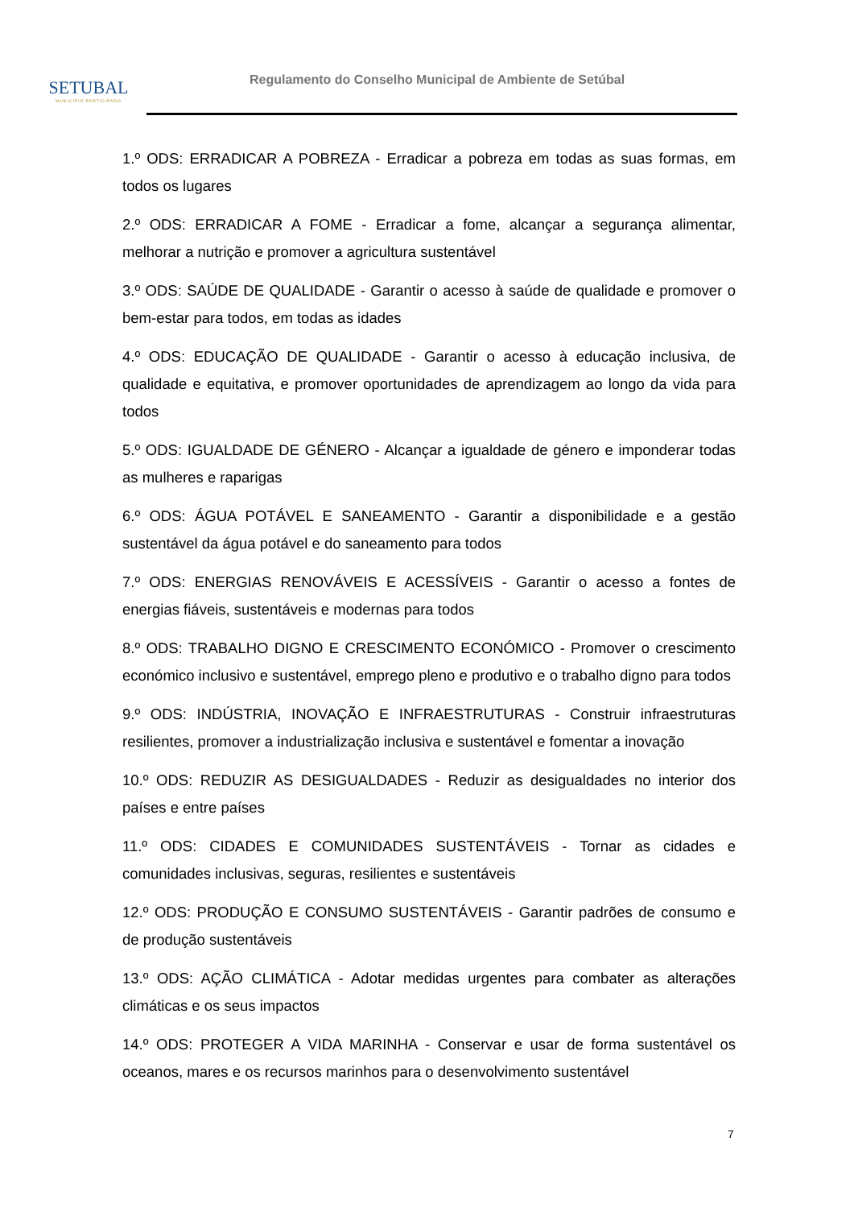SETUBAL
MUNICÍPIO PARTICIPADO
Regulamento do Conselho Municipal de Ambiente de Setúbal
1.º ODS: ERRADICAR A POBREZA - Erradicar a pobreza em todas as suas formas, em todos os lugares
2.º ODS: ERRADICAR A FOME - Erradicar a fome, alcançar a segurança alimentar, melhorar a nutrição e promover a agricultura sustentável
3.º ODS: SAÚDE DE QUALIDADE - Garantir o acesso à saúde de qualidade e promover o bem-estar para todos, em todas as idades
4.º ODS: EDUCAÇÃO DE QUALIDADE - Garantir o acesso à educação inclusiva, de qualidade e equitativa, e promover oportunidades de aprendizagem ao longo da vida para todos
5.º ODS: IGUALDADE DE GÉNERO - Alcançar a igualdade de género e imponderar todas as mulheres e raparigas
6.º ODS: ÁGUA POTÁVEL E SANEAMENTO - Garantir a disponibilidade e a gestão sustentável da água potável e do saneamento para todos
7.º ODS: ENERGIAS RENOVÁVEIS E ACESSÍVEIS - Garantir o acesso a fontes de energias fiáveis, sustentáveis e modernas para todos
8.º ODS: TRABALHO DIGNO E CRESCIMENTO ECONÓMICO - Promover o crescimento económico inclusivo e sustentável, emprego pleno e produtivo e o trabalho digno para todos
9.º ODS: INDÚSTRIA, INOVAÇÃO E INFRAESTRUTURAS - Construir infraestruturas resilientes, promover a industrialização inclusiva e sustentável e fomentar a inovação
10.º ODS: REDUZIR AS DESIGUALDADES - Reduzir as desigualdades no interior dos países e entre países
11.º ODS: CIDADES E COMUNIDADES SUSTENTÁVEIS - Tornar as cidades e comunidades inclusivas, seguras, resilientes e sustentáveis
12.º ODS: PRODUÇÃO E CONSUMO SUSTENTÁVEIS - Garantir padrões de consumo e de produção sustentáveis
13.º ODS: AÇÃO CLIMÁTICA - Adotar medidas urgentes para combater as alterações climáticas e os seus impactos
14.º ODS: PROTEGER A VIDA MARINHA - Conservar e usar de forma sustentável os oceanos, mares e os recursos marinhos para o desenvolvimento sustentável
7